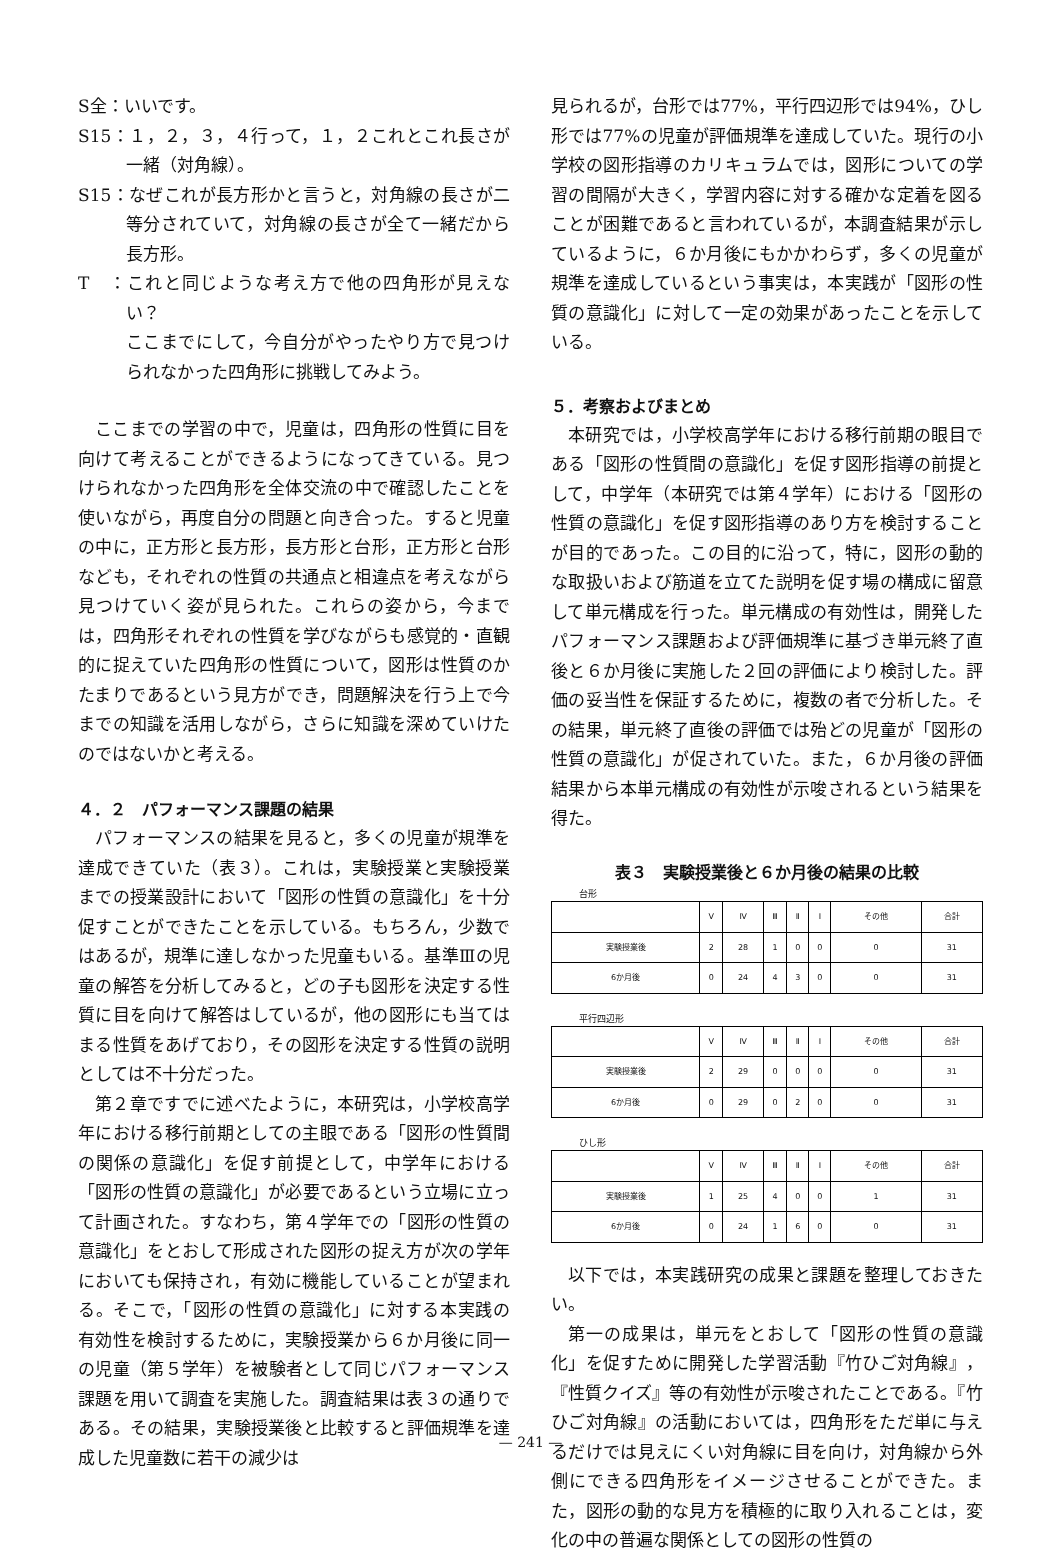S全：いいです。
S15：１，２，３，４行って，１，２これとこれ長さが一緒（対角線）。
S15：なぜこれが長方形かと言うと，対角線の長さが二等分されていて，対角線の長さが全て一緒だから長方形。
T　：これと同じような考え方で他の四角形が見えない？
ここまでにして，今自分がやったやり方で見つけられなかった四角形に挑戦してみよう。
ここまでの学習の中で，児童は，四角形の性質に目を向けて考えることができるようになってきている。見つけられなかった四角形を全体交流の中で確認したことを使いながら，再度自分の問題と向き合った。すると児童の中に，正方形と長方形，長方形と台形，正方形と台形なども，それぞれの性質の共通点と相違点を考えながら見つけていく姿が見られた。これらの姿から，今までは，四角形それぞれの性質を学びながらも感覚的・直観的に捉えていた四角形の性質について，図形は性質のかたまりであるという見方ができ，問題解決を行う上で今までの知識を活用しながら，さらに知識を深めていけたのではないかと考える。
４．２　パフォーマンス課題の結果
パフォーマンスの結果を見ると，多くの児童が規準を達成できていた（表３）。これは，実験授業と実験授業までの授業設計において「図形の性質の意識化」を十分促すことができたことを示している。もちろん，少数ではあるが，規準に達しなかった児童もいる。基準Ⅲの児童の解答を分析してみると，どの子も図形を決定する性質に目を向けて解答はしているが，他の図形にも当てはまる性質をあげており，その図形を決定する性質の説明としては不十分だった。
第２章ですでに述べたように，本研究は，小学校高学年における移行前期としての主眼である「図形の性質間の関係の意識化」を促す前提として，中学年における「図形の性質の意識化」が必要であるという立場に立って計画された。すなわち，第４学年での「図形の性質の意識化」をとおして形成された図形の捉え方が次の学年においても保持され，有効に機能していることが望まれる。そこで，「図形の性質の意識化」に対する本実践の有効性を検討するために，実験授業から６か月後に同一の児童（第５学年）を被験者として同じパフォーマンス課題を用いて調査を実施した。調査結果は表３の通りである。その結果，実験授業後と比較すると評価規準を達成した児童数に若干の減少は
見られるが，台形では77%，平行四辺形では94%，ひし形では77%の児童が評価規準を達成していた。現行の小学校の図形指導のカリキュラムでは，図形についての学習の間隔が大きく，学習内容に対する確かな定着を図ることが困難であると言われているが，本調査結果が示しているように，６か月後にもかかわらず，多くの児童が規準を達成しているという事実は，本実践が「図形の性質の意識化」に対して一定の効果があったことを示している。
５．考察およびまとめ
本研究では，小学校高学年における移行前期の眼目である「図形の性質間の意識化」を促す図形指導の前提として，中学年（本研究では第４学年）における「図形の性質の意識化」を促す図形指導のあり方を検討することが目的であった。この目的に沿って，特に，図形の動的な取扱いおよび筋道を立てた説明を促す場の構成に留意して単元構成を行った。単元構成の有効性は，開発したパフォーマンス課題および評価規準に基づき単元終了直後と６か月後に実施した２回の評価により検討した。評価の妥当性を保証するために，複数の者で分析した。その結果，単元終了直後の評価では殆どの児童が「図形の性質の意識化」が促されていた。また，６か月後の評価結果から本単元構成の有効性が示唆されるという結果を得た。
表３　実験授業後と６か月後の結果の比較
台形
| | Ⅴ | Ⅳ | Ⅲ | Ⅱ | Ⅰ | その他 | 合計 |
| 実験授業後 | 2 | 28 | 1 | 0 | 0 | 0 | 31 |
| 6か月後 | 0 | 24 | 4 | 3 | 0 | 0 | 31 |
平行四辺形
| | Ⅴ | Ⅳ | Ⅲ | Ⅱ | Ⅰ | その他 | 合計 |
| 実験授業後 | 2 | 29 | 0 | 0 | 0 | 0 | 31 |
| 6か月後 | 0 | 29 | 0 | 2 | 0 | 0 | 31 |
ひし形
| | Ⅴ | Ⅳ | Ⅲ | Ⅱ | Ⅰ | その他 | 合計 |
| 実験授業後 | 1 | 25 | 4 | 0 | 0 | 1 | 31 |
| 6か月後 | 0 | 24 | 1 | 6 | 0 | 0 | 31 |
以下では，本実践研究の成果と課題を整理しておきたい。
第一の成果は，単元をとおして「図形の性質の意識化」を促すために開発した学習活動『竹ひご対角線』，『性質クイズ』等の有効性が示唆されたことである。『竹ひご対角線』の活動においては，四角形をただ単に与えるだけでは見えにくい対角線に目を向け，対角線から外側にできる四角形をイメージさせることができた。また，図形の動的な見方を積極的に取り入れることは，変化の中の普遍な関係としての図形の性質の
— 241 —